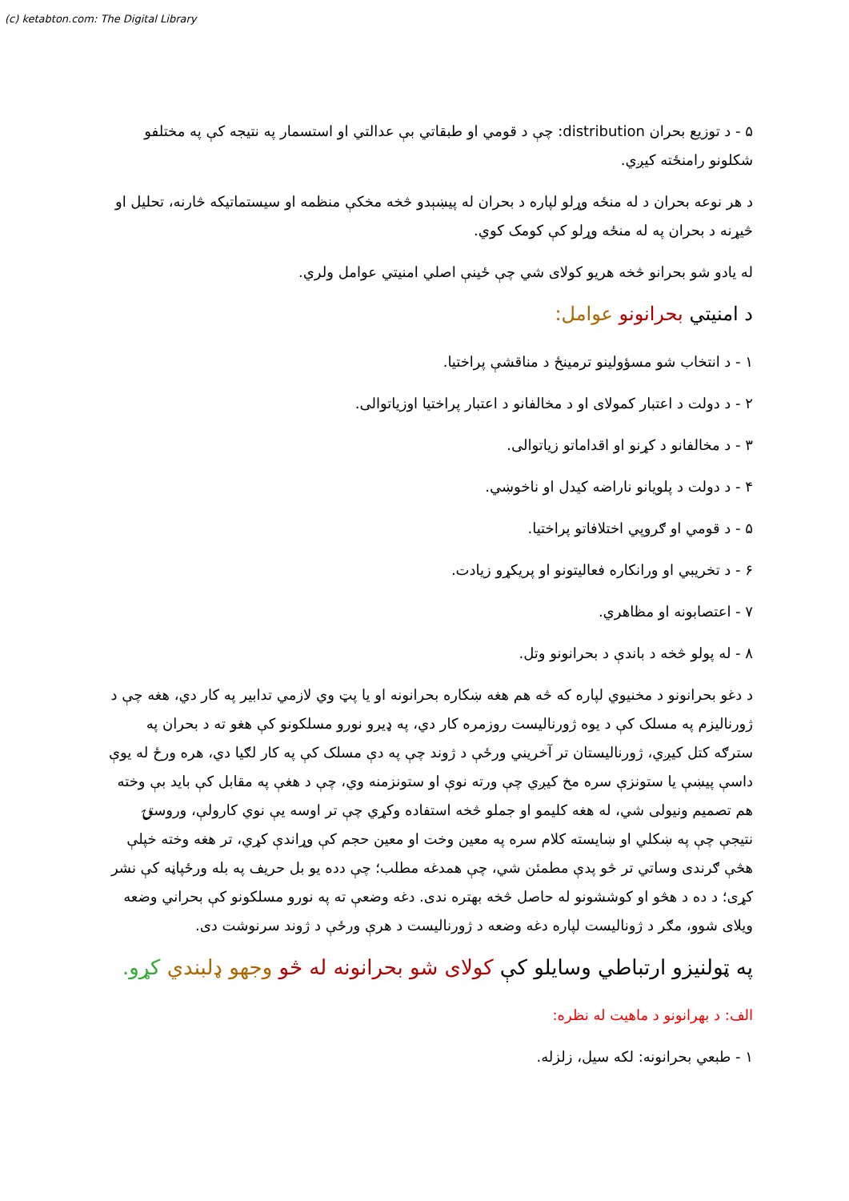(c) ketabton.com: The Digital Library
۵ - د توزیع بحران distribution: چې د قومي او طبقاتي بې عدالتي او استسمار په نتیجه کې په مختلفو شکلونو رامنځته کیږي.
د هر نوعه بحران د له منځه وړلو لپاره د بحران له پیښېدو څخه مخکې منظمه او سیستماتیکه څارنه، تحلیل او څیړنه د بحران په له منځه وړلو کې کومک کوي.
له یادو شو بحرانو څخه هریو کولای شي چې ځینې اصلي امنیتي عوامل ولري.
د امنیتي بحرانونو عوامل:
۱ - د انتخاب شو مسؤولینو ترمینځ د مناقشې پراختیا.
۲ - د دولت د اعتبار کمولای او د مخالفانو د اعتبار پراختیا اوزیاتوالی.
۳ - د مخالفانو د کړنو او اقداماتو زیاتوالی.
۴ - د دولت د پلویانو ناراضه کیدل او ناخوښي.
۵ - د قومي او ګروپي اختلافاتو پراختیا.
۶ - د تخریبي او ورانکاره فعالیتونو او پریکړو زیادت.
۷ - اعتصابونه او مظاهري.
۸ - له پولو څخه د باندې د بحرانونو وتل.
د دغو بحرانونو د مخنیوي لپاره که څه هم هغه ښکاره بحرانونه او یا پټ وي لازمي تدابیر په کار دي، هغه چې د ژورنالیزم په مسلک کې د یوه ژورنالیست روزمره کار دي، په ډیرو نورو مسلکونو کې هغو ته د بحران په سترګه کتل کیږي، ژورنالیستان تر آخریني ورځې د ژوند چې په دې مسلک کې په کار لګیا دي، هره ورځ له یوې داسې پیښې یا ستونزې سره مخ کیږي چې ورته نوې او ستونزمنه وي، چې د هغې په مقابل کې باید بې وخته هم تصمیم ونیولی شي، له هغه کلیمو او جملو څخه استفاده وکړي چې تر اوسه یې نوي کارولې، وروستۍ نتیجې چې په ښکلي او ښایسته کلام سره په معین وخت او معین حجم کې وړاندې کړي، تر هغه وخته خپلې هڅې ګرندی وساتي تر څو پدې مطمئن شي، چې همدغه مطلب؛ چې دده یو بل حریف په بله ورځپاڼه کې نشر کړی؛ د ده د هڅو او کوششونو له حاصل څخه بهتره ندی. دغه وضعې ته په نورو مسلکونو کې بحراني وضعه ویلای شوو، مګر د ژونالیست لپاره دغه وضعه د ژورنالیست د هرې ورځې د ژوند سرنوشت دی.
په ټولنیزو ارتباطي وسایلو کې کولای شو بحرانونه له څو وجهو ډلبندي کړو.
الف: د بهرانونو د ماهیت له نظره:
۱ - طبعي بحرانونه: لکه سیل، زلزله.